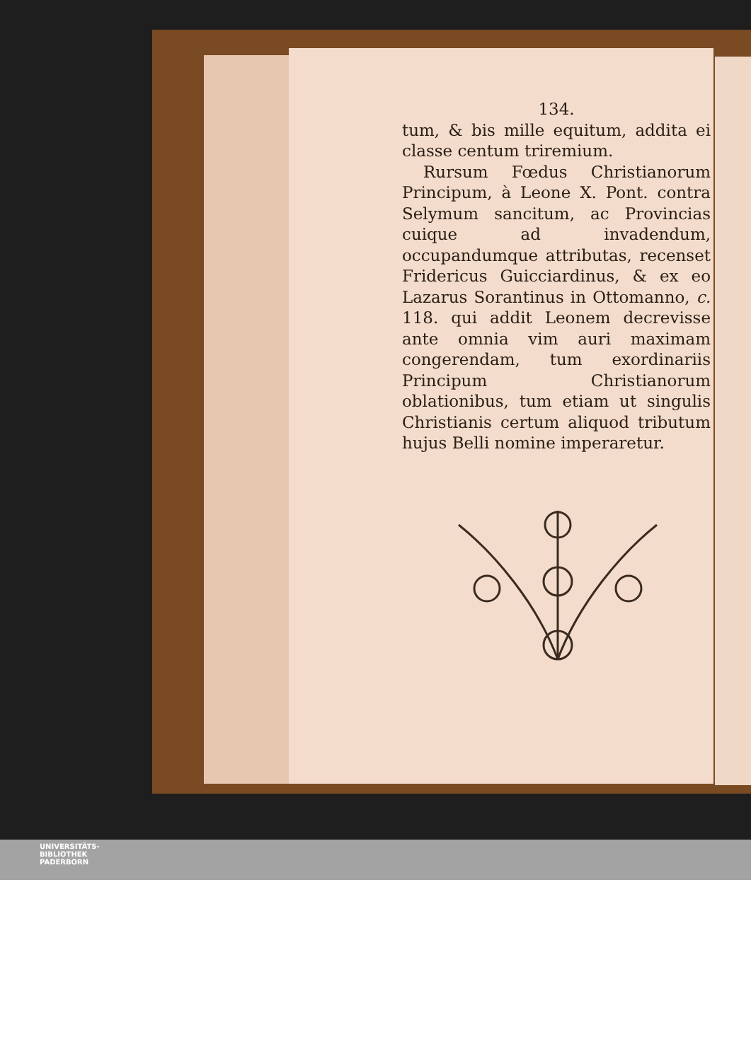134.
tum, & bis mille equitum, addita ei classe centum triremium.
Rursum Fœdus Christianorum Principum, à Leone X. Pont. contra Selymum sancitum, ac Provincias cuique ad invadendum, occupandumque attributas, recenset Fridericus Guicciardinus, & ex eo Lazarus Sorantinus in Ottomanno, c. 118. qui addit Leonem decrevisse ante omnia vim auri maximam congerendam, tum exordinariis Principum Christianorum oblationibus, tum etiam ut singulis Christianis certum aliquod tributum hujus Belli nomine imperaretur.
UNIVERSITÄTS-
BIBLIOTHEK
PADERBORN